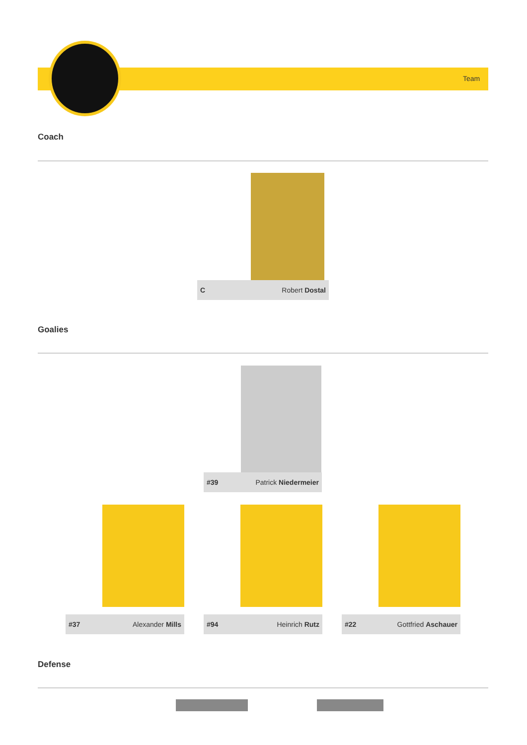Team
Coach
C Robert Dostal
Goalies
#39 Patrick Niedermeier
#37 Alexander Mills #94 Heinrich Rutz #22 Gottfried Aschauer
Defense